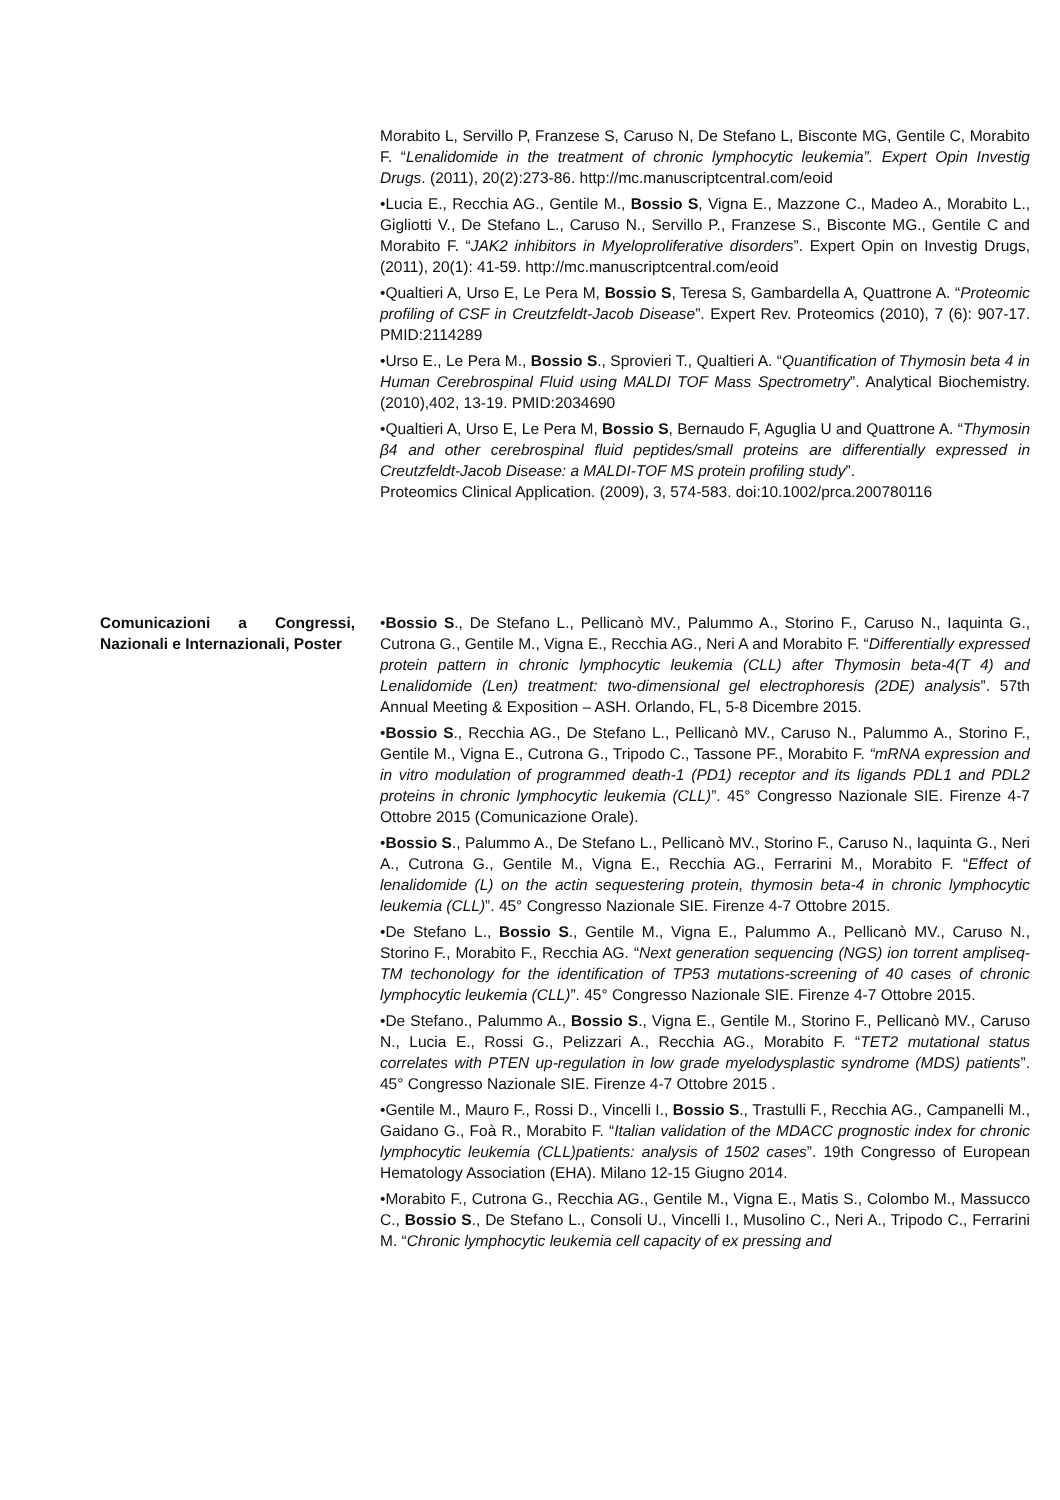Morabito L, Servillo P, Franzese S, Caruso N, De Stefano L, Bisconte MG, Gentile C, Morabito F. “Lenalidomide in the treatment of chronic lymphocytic leukemia”. Expert Opin Investig Drugs. (2011), 20(2):273-86. http://mc.manuscriptcentral.com/eoid
•Lucia E., Recchia AG., Gentile M., Bossio S, Vigna E., Mazzone C., Madeo A., Morabito L., Gigliotti V., De Stefano L., Caruso N., Servillo P., Franzese S., Bisconte MG., Gentile C and Morabito F. “JAK2 inhibitors in Myeloproliferative disorders”. Expert Opin on Investig Drugs, (2011), 20(1): 41-59. http://mc.manuscriptcentral.com/eoid
•Qualtieri A, Urso E, Le Pera M, Bossio S, Teresa S, Gambardella A, Quattrone A. “Proteomic profiling of CSF in Creutzfeldt-Jacob Disease”. Expert Rev. Proteomics (2010), 7 (6): 907-17. PMID:2114289
•Urso E., Le Pera M., Bossio S., Sprovieri T., Qualtieri A. “Quantification of Thymosin beta 4 in Human Cerebrospinal Fluid using MALDI TOF Mass Spectrometry”. Analytical Biochemistry. (2010),402, 13-19. PMID:2034690
•Qualtieri A, Urso E, Le Pera M, Bossio S, Bernaudo F, Aguglia U and Quattrone A. “Thymosin β4 and other cerebrospinal fluid peptides/small proteins are differentially expressed in Creutzfeldt-Jacob Disease: a MALDI-TOF MS protein profiling study”.
Proteomics Clinical Application. (2009), 3, 574-583. doi:10.1002/prca.200780116
Comunicazioni a Congressi, Nazionali e Internazionali, Poster
•Bossio S., De Stefano L., Pellicanò MV., Palummo A., Storino F., Caruso N., Iaquinta G., Cutrona G., Gentile M., Vigna E., Recchia AG., Neri A and Morabito F. “Differentially expressed protein pattern in chronic lymphocytic leukemia (CLL) after Thymosin beta-4(T 4) and Lenalidomide (Len) treatment: two-dimensional gel electrophoresis (2DE) analysis”. 57th Annual Meeting & Exposition – ASH. Orlando, FL, 5-8 Dicembre 2015.
•Bossio S., Recchia AG., De Stefano L., Pellicanò MV., Caruso N., Palummo A., Storino F., Gentile M., Vigna E., Cutrona G., Tripodo C., Tassone PF., Morabito F. “mRNA expression and in vitro modulation of programmed death-1 (PD1) receptor and its ligands PDL1 and PDL2 proteins in chronic lymphocytic leukemia (CLL)”. 45° Congresso Nazionale SIE. Firenze 4-7 Ottobre 2015 (Comunicazione Orale).
•Bossio S., Palummo A., De Stefano L., Pellicanò MV., Storino F., Caruso N., Iaquinta G., Neri A., Cutrona G., Gentile M., Vigna E., Recchia AG., Ferrarini M., Morabito F. “Effect of lenalidomide (L) on the actin sequestering protein, thymosin beta-4 in chronic lymphocytic leukemia (CLL)”. 45° Congresso Nazionale SIE. Firenze 4-7 Ottobre 2015.
•De Stefano L., Bossio S., Gentile M., Vigna E., Palummo A., Pellicanò MV., Caruso N., Storino F., Morabito F., Recchia AG. “Next generation sequencing (NGS) ion torrent ampliseq-TM techonology for the identification of TP53 mutations-screening of 40 cases of chronic lymphocytic leukemia (CLL)”. 45° Congresso Nazionale SIE. Firenze 4-7 Ottobre 2015.
•De Stefano., Palummo A., Bossio S., Vigna E., Gentile M., Storino F., Pellicanò MV., Caruso N., Lucia E., Rossi G., Pelizzari A., Recchia AG., Morabito F. “TET2 mutational status correlates with PTEN up-regulation in low grade myelodysplastic syndrome (MDS) patients”. 45° Congresso Nazionale SIE. Firenze 4-7 Ottobre 2015 .
•Gentile M., Mauro F., Rossi D., Vincelli I., Bossio S., Trastulli F., Recchia AG., Campanelli M., Gaidano G., Foà R., Morabito F. “Italian validation of the MDACC prognostic index for chronic lymphocytic leukemia (CLL)patients: analysis of 1502 cases”. 19th Congresso of European Hematology Association (EHA). Milano 12-15 Giugno 2014.
•Morabito F., Cutrona G., Recchia AG., Gentile M., Vigna E., Matis S., Colombo M., Massucco C., Bossio S., De Stefano L., Consoli U., Vincelli I., Musolino C., Neri A., Tripodo C., Ferrarini M. “Chronic lymphocytic leukemia cell capacity of ex pressing and